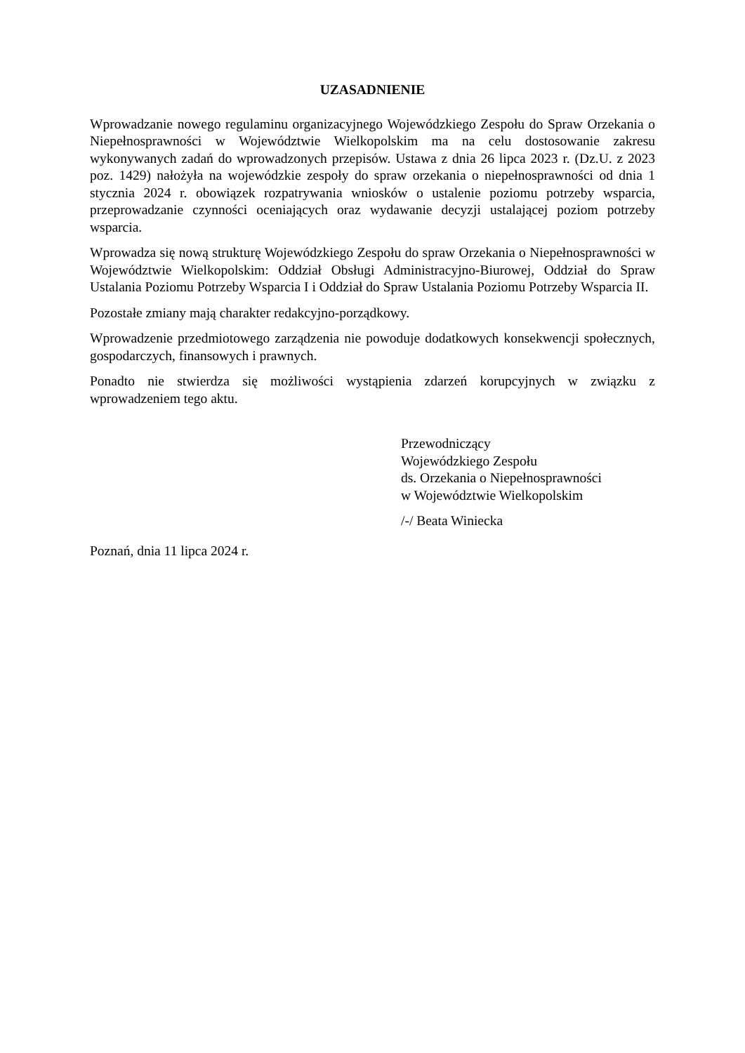UZASADNIENIE
Wprowadzanie nowego regulaminu organizacyjnego Wojewódzkiego Zespołu do Spraw Orzekania o Niepełnosprawności w Województwie Wielkopolskim ma na celu dostosowanie zakresu wykonywanych zadań do wprowadzonych przepisów. Ustawa z dnia 26 lipca 2023 r. (Dz.U. z 2023 poz. 1429) nałożyła na wojewódzkie zespoły do spraw orzekania o niepełnosprawności od dnia 1 stycznia 2024 r. obowiązek rozpatrywania wniosków o ustalenie poziomu potrzeby wsparcia, przeprowadzanie czynności oceniających oraz wydawanie decyzji ustalającej poziom potrzeby wsparcia.
Wprowadza się nową strukturę Wojewódzkiego Zespołu do spraw Orzekania o Niepełnosprawności w Województwie Wielkopolskim: Oddział Obsługi Administracyjno-Biurowej, Oddział do Spraw Ustalania Poziomu Potrzeby Wsparcia I i Oddział do Spraw Ustalania Poziomu Potrzeby Wsparcia II.
Pozostałe zmiany mają charakter redakcyjno-porządkowy.
Wprowadzenie przedmiotowego zarządzenia nie powoduje dodatkowych konsekwencji społecznych, gospodarczych, finansowych i prawnych.
Ponadto nie stwierdza się możliwości wystąpienia zdarzeń korupcyjnych w związku z wprowadzeniem tego aktu.
Przewodniczący
Wojewódzkiego Zespołu
ds. Orzekania o Niepełnosprawności
w Województwie Wielkopolskim
/-/ Beata Winiecka
Poznań, dnia 11 lipca 2024 r.